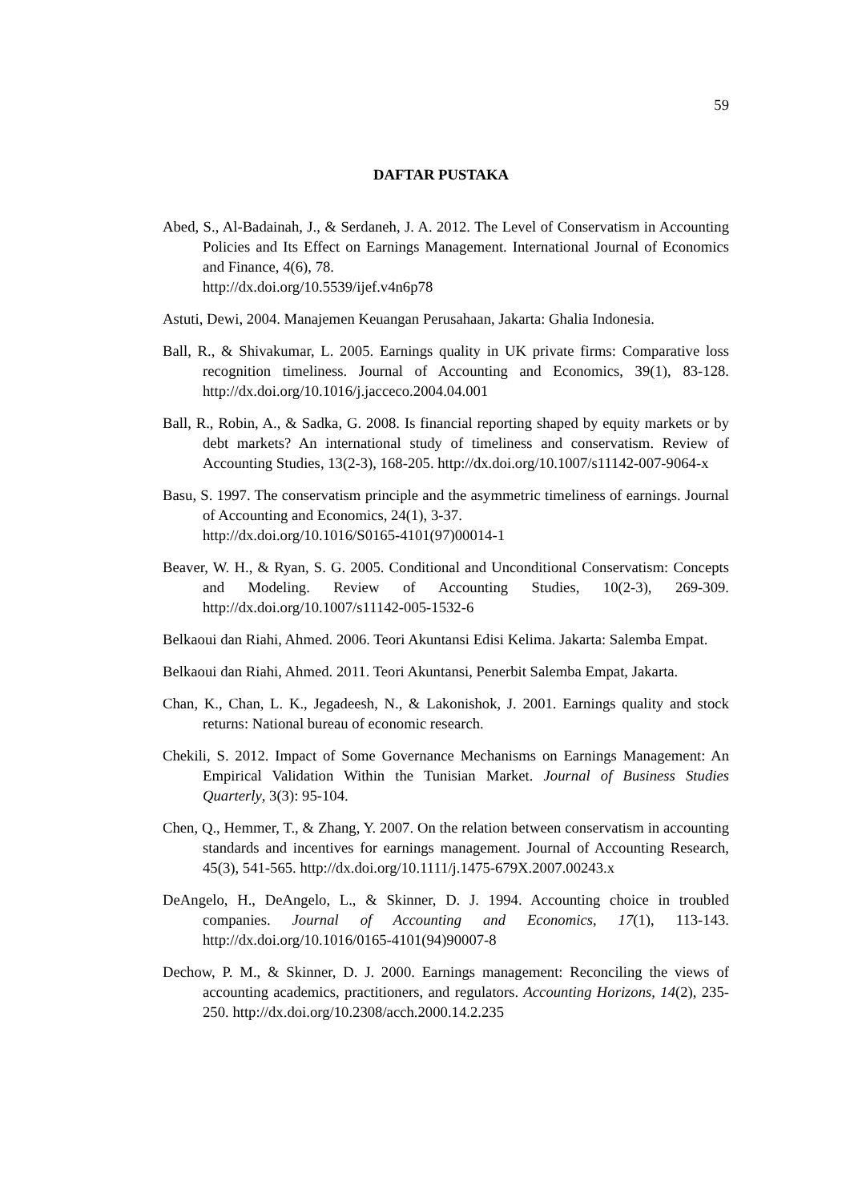59
DAFTAR PUSTAKA
Abed, S., Al-Badainah, J., & Serdaneh, J. A. 2012. The Level of Conservatism in Accounting Policies and Its Effect on Earnings Management. International Journal of Economics and Finance, 4(6), 78.
http://dx.doi.org/10.5539/ijef.v4n6p78
Astuti, Dewi, 2004. Manajemen Keuangan Perusahaan, Jakarta: Ghalia Indonesia.
Ball, R., & Shivakumar, L. 2005. Earnings quality in UK private firms: Comparative loss recognition timeliness. Journal of Accounting and Economics, 39(1), 83-128. http://dx.doi.org/10.1016/j.jacceco.2004.04.001
Ball, R., Robin, A., & Sadka, G. 2008. Is financial reporting shaped by equity markets or by debt markets? An international study of timeliness and conservatism. Review of Accounting Studies, 13(2-3), 168-205. http://dx.doi.org/10.1007/s11142-007-9064-x
Basu, S. 1997. The conservatism principle and the asymmetric timeliness of earnings. Journal of Accounting and Economics, 24(1), 3-37.
http://dx.doi.org/10.1016/S0165-4101(97)00014-1
Beaver, W. H., & Ryan, S. G. 2005. Conditional and Unconditional Conservatism: Concepts and Modeling. Review of Accounting Studies, 10(2-3), 269-309. http://dx.doi.org/10.1007/s11142-005-1532-6
Belkaoui dan Riahi, Ahmed. 2006. Teori Akuntansi Edisi Kelima. Jakarta: Salemba Empat.
Belkaoui dan Riahi, Ahmed. 2011. Teori Akuntansi, Penerbit Salemba Empat, Jakarta.
Chan, K., Chan, L. K., Jegadeesh, N., & Lakonishok, J. 2001. Earnings quality and stock returns: National bureau of economic research.
Chekili, S. 2012. Impact of Some Governance Mechanisms on Earnings Management: An Empirical Validation Within the Tunisian Market. Journal of Business Studies Quarterly, 3(3): 95-104.
Chen, Q., Hemmer, T., & Zhang, Y. 2007. On the relation between conservatism in accounting standards and incentives for earnings management. Journal of Accounting Research, 45(3), 541-565. http://dx.doi.org/10.1111/j.1475-679X.2007.00243.x
DeAngelo, H., DeAngelo, L., & Skinner, D. J. 1994. Accounting choice in troubled companies. Journal of Accounting and Economics, 17(1), 113-143. http://dx.doi.org/10.1016/0165-4101(94)90007-8
Dechow, P. M., & Skinner, D. J. 2000. Earnings management: Reconciling the views of accounting academics, practitioners, and regulators. Accounting Horizons, 14(2), 235-250. http://dx.doi.org/10.2308/acch.2000.14.2.235